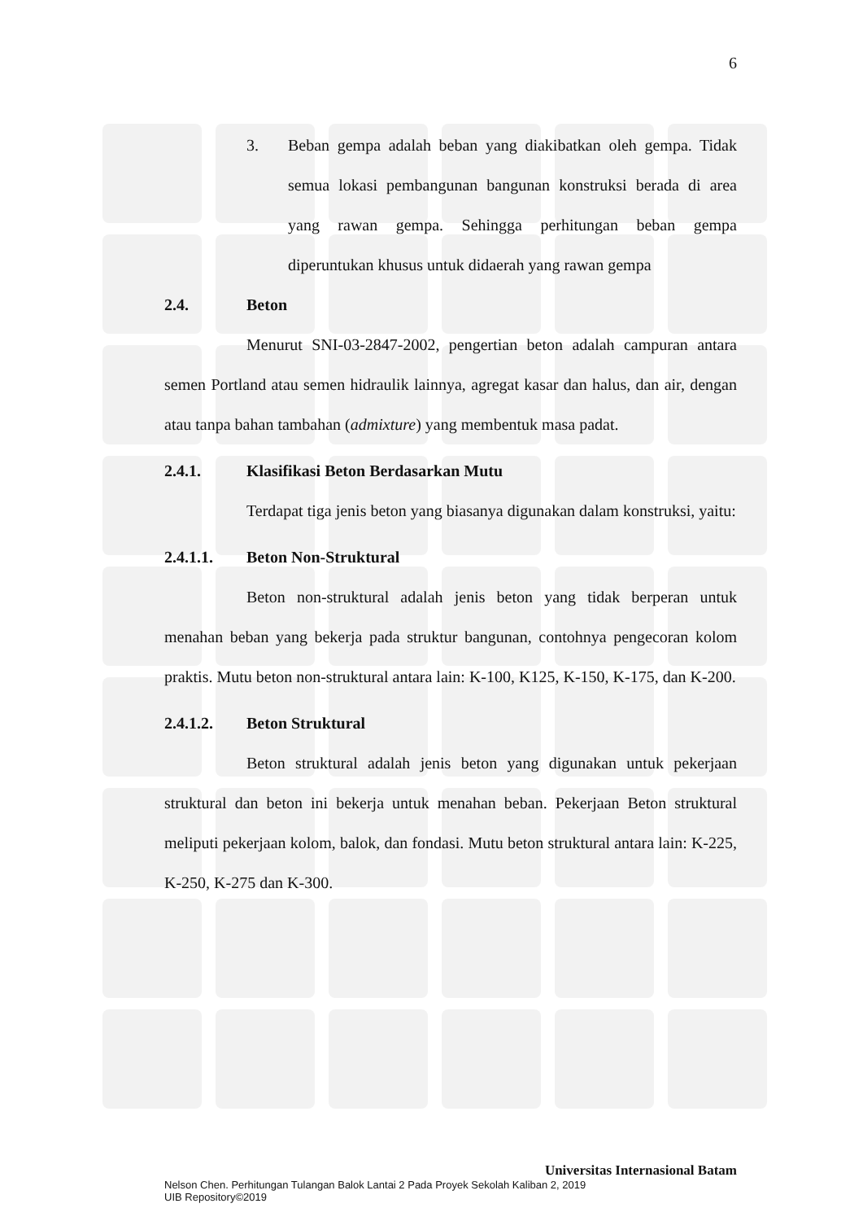6
3. Beban gempa adalah beban yang diakibatkan oleh gempa. Tidak semua lokasi pembangunan bangunan konstruksi berada di area yang rawan gempa. Sehingga perhitungan beban gempa diperuntukan khusus untuk didaerah yang rawan gempa
2.4. Beton
Menurut SNI-03-2847-2002, pengertian beton adalah campuran antara semen Portland atau semen hidraulik lainnya, agregat kasar dan halus, dan air, dengan atau tanpa bahan tambahan (admixture) yang membentuk masa padat.
2.4.1. Klasifikasi Beton Berdasarkan Mutu
Terdapat tiga jenis beton yang biasanya digunakan dalam konstruksi, yaitu:
2.4.1.1. Beton Non-Struktural
Beton non-struktural adalah jenis beton yang tidak berperan untuk menahan beban yang bekerja pada struktur bangunan, contohnya pengecoran kolom praktis. Mutu beton non-struktural antara lain: K-100, K125, K-150, K-175, dan K-200.
2.4.1.2. Beton Struktural
Beton struktural adalah jenis beton yang digunakan untuk pekerjaan struktural dan beton ini bekerja untuk menahan beban. Pekerjaan Beton struktural meliputi pekerjaan kolom, balok, dan fondasi. Mutu beton struktural antara lain: K-225, K-250, K-275 dan K-300.
Universitas Internasional Batam
Nelson Chen. Perhitungan Tulangan Balok Lantai 2 Pada Proyek Sekolah Kaliban 2, 2019
UIB Repository©2019